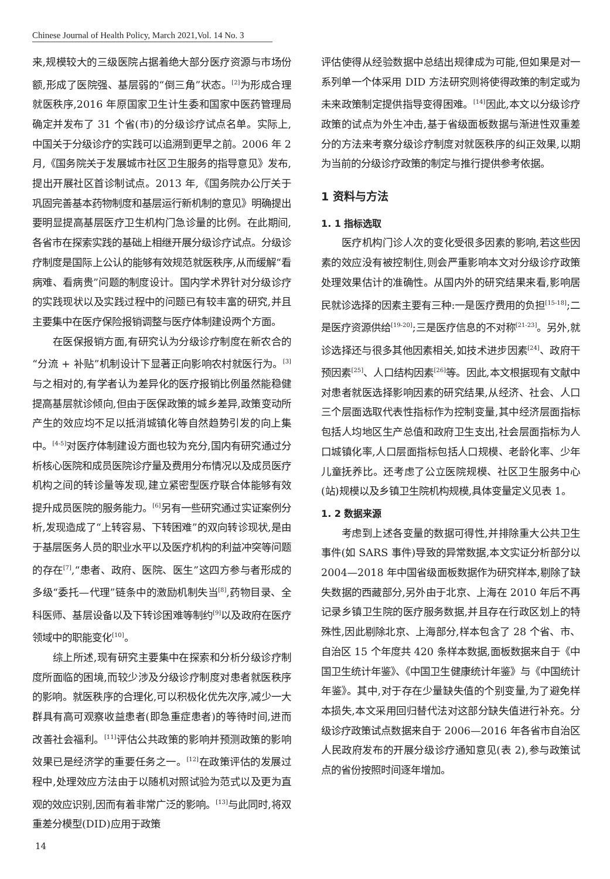Chinese Journal of Health Policy, March 2021,Vol. 14 No. 3
来,规模较大的三级医院占据着绝大部分医疗资源与市场份额,形成了医院强、基层弱的“倒三角”状态。<sup>[2]</sup>为形成合理就医秩序,2016 年原国家卫生计生委和国家中医药管理局确定并发布了 31 个省(市)的分级诊疗试点名单。实际上,中国关于分级诊疗的实践可以追溯到更早之前。2006 年 2 月,《国务院关于发展城市社区卫生服务的指导意见》发布,提出开展社区首诊制试点。2013 年,《国务院办公厅关于巩固完善基本药物制度和基层运行新机制的意见》明确提出要明显提高基层医疗卫生机构门急诊量的比例。在此期间,各省市在探索实践的基础上相继开展分级诊疗试点。分级诊疗制度是国际上公认的能够有效规范就医秩序,从而缓解“看病难、看病贵”问题的制度设计。国内学术界针对分级诊疗的实践现状以及实践过程中的问题已有较丰富的研究,并且主要集中在医疗保险报销调整与医疗体制建设两个方面。
在医保报销方面,有研究认为分级诊疗制度在新农合的“分流 + 补贴”机制设计下显著正向影响农村就医行为。<sup>[3]</sup>与之相对的,有学者认为差异化的医疗报销比例虽然能稳健提高基层就诊倾向,但由于医保政策的城乡差异,政策变动所产生的效应均不足以抵消城镇化等自然趋势引发的向上集中。<sup>[4-5]</sup>对医疗体制建设方面也较为充分,国内有研究通过分析核心医院和成员医院诊疗量及费用分布情况以及成员医疗机构之间的转诊量等发现,建立紧密型医疗联合体能够有效提升成员医院的服务能力。<sup>[6]</sup>另有一些研究通过实证案例分析,发现造成了“上转容易、下转困难”的双向转诊现状,是由于基层医务人员的职业水平以及医疗机构的利益冲突等问题的存在<sup>[7]</sup>,“患者、政府、医院、医生”这四方参与者形成的多级“委托—代理”链条中的激励机制失当<sup>[8]</sup>,药物目录、全科医师、基层设备以及下转诊困难等制约<sup>[9]</sup>以及政府在医疗领域中的职能变化<sup>[10]</sup>。
综上所述,现有研究主要集中在探索和分析分级诊疗制度所面临的困境,而较少涉及分级诊疗制度对患者就医秩序的影响。就医秩序的合理化,可以积极化优先次序,减少一大群具有高可观察收益患者(即急重症患者)的等待时间,进而改善社会福利。<sup>[11]</sup>评估公共政策的影响并预测政策的影响效果已是经济学的重要任务之一。<sup>[12]</sup>在政策评估的发展过程中,处理效应方法由于以随机对照试验为范式以及更为直观的效应识别,因而有着非常广泛的影响。<sup>[13]</sup>与此同时,将双重差分模型(DID)应用于政策
评估使得从经验数据中总结出规律成为可能,但如果是对一系列单一个体采用 DID 方法研究则将使得政策的制定或为未来政策制定提供指导变得困难。<sup>[14]</sup>因此,本文以分级诊疗政策的试点为外生冲击,基于省级面板数据与渐进性双重差分的方法来考察分级诊疗制度对就医秩序的纠正效果,以期为当前的分级诊疗政策的制定与推行提供参考依据。
1 资料与方法
1. 1 指标选取
医疗机构门诊人次的变化受很多因素的影响,若这些因素的效应没有被控制住,则会严重影响本文对分级诊疗政策处理效果估计的准确性。从国内外的研究结果来看,影响居民就诊选择的因素主要有三种:一是医疗费用的负担<sup>[15-18]</sup>;二是医疗资源供给<sup>[19-20]</sup>;三是医疗信息的不对称<sup>[21-23]</sup>。另外,就诊选择还与很多其他因素相关,如技术进步因素<sup>[24]</sup>、政府干预因素<sup>[25]</sup>、人口结构因素<sup>[26]</sup>等。因此,本文根据现有文献中对患者就医选择影响因素的研究结果,从经济、社会、人口三个层面选取代表性指标作为控制变量,其中经济层面指标包括人均地区生产总值和政府卫生支出,社会层面指标为人口城镇化率,人口层面指标包括人口规模、老龄化率、少年儿童抚养比。还考虑了公立医院规模、社区卫生服务中心(站)规模以及乡镇卫生院机构规模,具体变量定义见表 1。
1. 2 数据来源
考虑到上述各变量的数据可得性,并排除重大公共卫生事件(如 SARS 事件)导致的异常数据,本文实证分析部分以 2004—2018 年中国省级面板数据作为研究样本,剔除了缺失数据的西藏部分,另外由于北京、上海在 2010 年后不再记录乡镇卫生院的医疗服务数据,并且存在行政区划上的特殊性,因此剔除北京、上海部分,样本包含了 28 个省、市、自治区 15 个年度共 420 条样本数据,面板数据来自于《中国卫生统计年鉴》、《中国卫生健康统计年鉴》与《中国统计年鉴》。其中,对于存在少量缺失值的个别变量,为了避免样本损失,本文采用回归替代法对这部分缺失值进行补充。分级诊疗政策试点数据来自于 2006—2016 年各省市自治区人民政府发布的开展分级诊疗通知意见(表 2),参与政策试点的省份按照时间逐年增加。
14